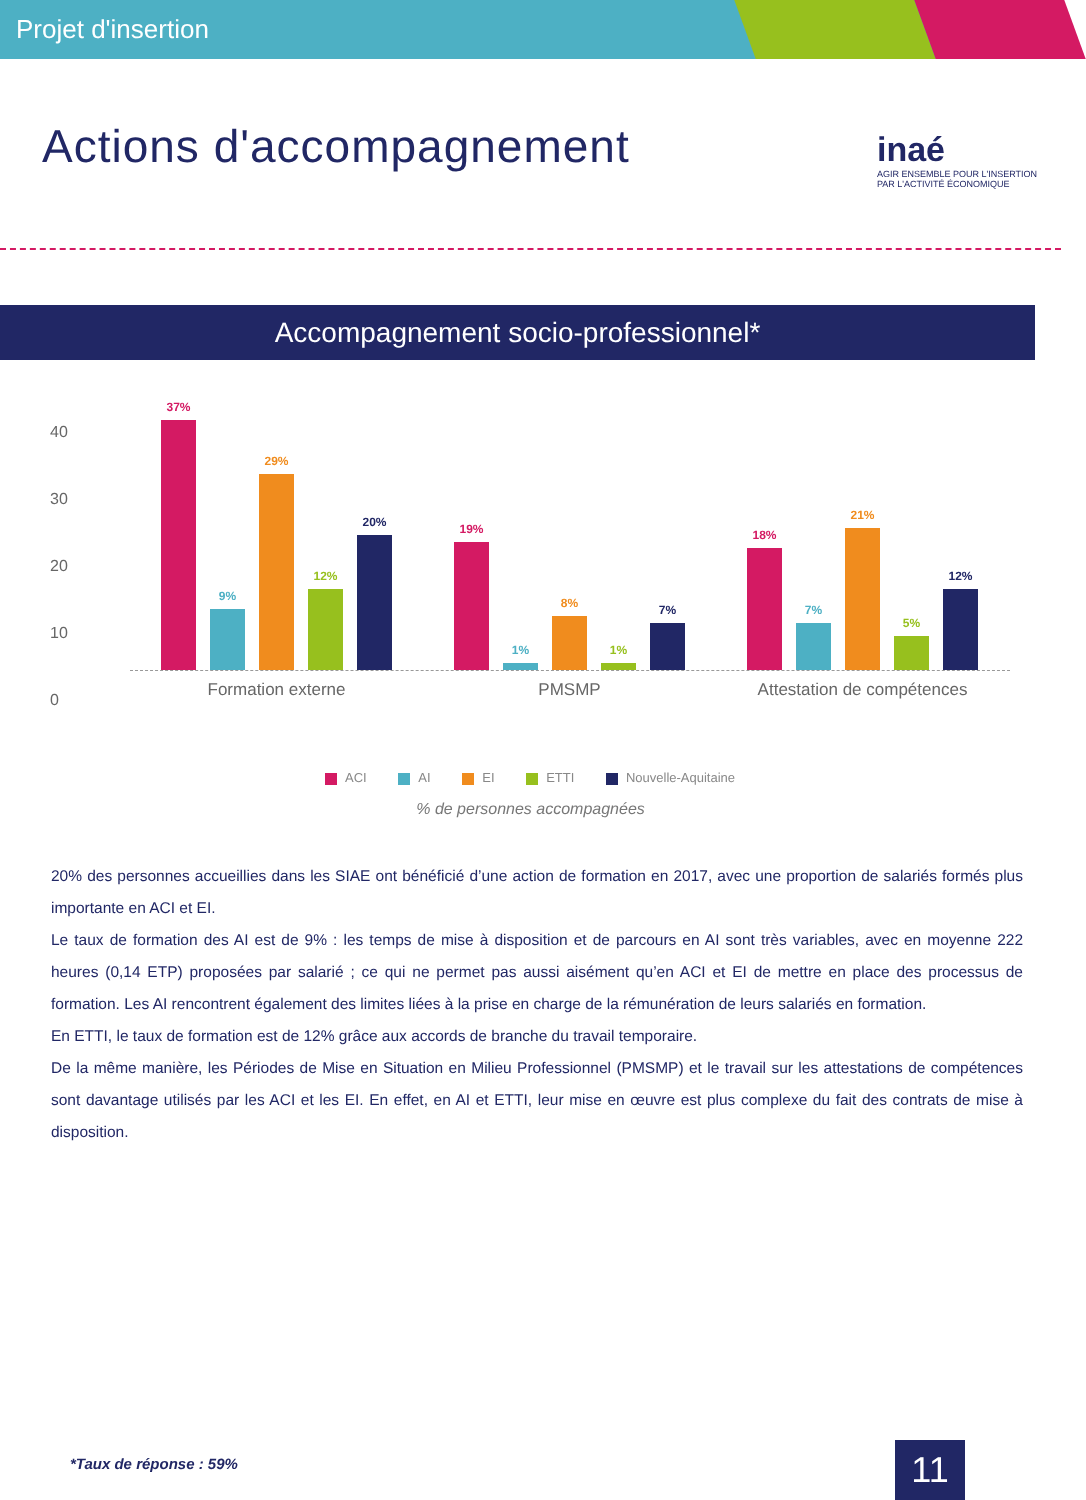Projet d'insertion
inaé
AGIR ENSEMBLE POUR L'INSERTION
PAR L'ACTIVITÉ ÉCONOMIQUE
Actions d'accompagnement
Accompagnement socio-professionnel*
40
30
20
10
0
37%
9%
29%
12%
20%
19%
1%
8%
1%
7%
18%
7%
21%
5%
12%
Formation externe PMSMP Attestation de compétences
ACI AI EI ETTI Nouvelle-Aquitaine
% de personnes accompagnées
20% des personnes accueillies dans les SIAE ont bénéficié d’une action de formation en 2017, avec une proportion de salariés formés plus importante en ACI et EI.
Le taux de formation des AI est de 9% : les temps de mise à disposition et de parcours en AI sont très variables, avec en moyenne 222 heures (0,14 ETP) proposées par salarié ; ce qui ne permet pas aussi aisément qu’en ACI et EI de mettre en place des processus de formation. Les AI rencontrent également des limites liées à la prise en charge de la rémunération de leurs salariés en formation.
En ETTI, le taux de formation est de 12% grâce aux accords de branche du travail temporaire.
De la même manière, les Périodes de Mise en Situation en Milieu Professionnel (PMSMP) et le travail sur les attestations de compétences sont davantage utilisés par les ACI et les EI. En effet, en AI et ETTI, leur mise en œuvre est plus complexe du fait des contrats de mise à disposition.
*Taux de réponse : 59% 11